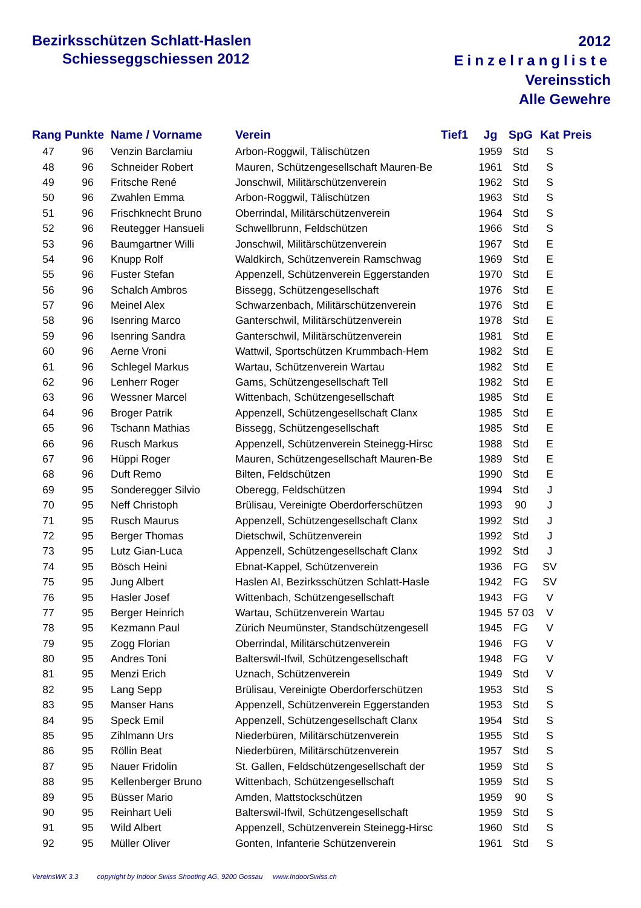Bezirksschützen Schlatt-Haslen
Schiesseggschiessen 2012
2012
Einzelrangliste
Vereinsstich
Alle Gewehre
| Rang | Punkte | Name / Vorname | Verein | Tief1 | Jg | SpG | Kat | Preis |
| --- | --- | --- | --- | --- | --- | --- | --- | --- |
| 47 | 96 | Venzin Barclamiu | Arbon-Roggwil, Tälischützen | | 1959 | Std | S | |
| 48 | 96 | Schneider Robert | Mauren, Schützengesellschaft Mauren-Be | | 1961 | Std | S | |
| 49 | 96 | Fritsche René | Jonschwil, Militärschützenverein | | 1962 | Std | S | |
| 50 | 96 | Zwahlen Emma | Arbon-Roggwil, Tälischützen | | 1963 | Std | S | |
| 51 | 96 | Frischknecht Bruno | Oberrindal, Militärschützenverein | | 1964 | Std | S | |
| 52 | 96 | Reutegger Hansueli | Schwellbrunn, Feldschützen | | 1966 | Std | S | |
| 53 | 96 | Baumgartner Willi | Jonschwil, Militärschützenverein | | 1967 | Std | E | |
| 54 | 96 | Knupp Rolf | Waldkirch, Schützenverein Ramschwag | | 1969 | Std | E | |
| 55 | 96 | Fuster Stefan | Appenzell, Schützenverein Eggerstanden | | 1970 | Std | E | |
| 56 | 96 | Schalch Ambros | Bissegg, Schützengesellschaft | | 1976 | Std | E | |
| 57 | 96 | Meinel Alex | Schwarzenbach, Militärschützenverein | | 1976 | Std | E | |
| 58 | 96 | Isenring Marco | Ganterschwil, Militärschützenverein | | 1978 | Std | E | |
| 59 | 96 | Isenring Sandra | Ganterschwil, Militärschützenverein | | 1981 | Std | E | |
| 60 | 96 | Aerne Vroni | Wattwil, Sportschützen Krummbach-Hem | | 1982 | Std | E | |
| 61 | 96 | Schlegel Markus | Wartau, Schützenverein Wartau | | 1982 | Std | E | |
| 62 | 96 | Lenherr Roger | Gams, Schützengesellschaft Tell | | 1982 | Std | E | |
| 63 | 96 | Wessner Marcel | Wittenbach, Schützengesellschaft | | 1985 | Std | E | |
| 64 | 96 | Broger Patrik | Appenzell, Schützengesellschaft Clanx | | 1985 | Std | E | |
| 65 | 96 | Tschann Mathias | Bissegg, Schützengesellschaft | | 1985 | Std | E | |
| 66 | 96 | Rusch Markus | Appenzell, Schützenverein Steinegg-Hirsc | | 1988 | Std | E | |
| 67 | 96 | Hüppi Roger | Mauren, Schützengesellschaft Mauren-Be | | 1989 | Std | E | |
| 68 | 96 | Duft Remo | Bilten, Feldschützen | | 1990 | Std | E | |
| 69 | 95 | Sonderegger Silvio | Oberegg, Feldschützen | | 1994 | Std | J | |
| 70 | 95 | Neff Christoph | Brülisau, Vereinigte Oberdorferschützen | | 1993 | 90 | J | |
| 71 | 95 | Rusch Maurus | Appenzell, Schützengesellschaft Clanx | | 1992 | Std | J | |
| 72 | 95 | Berger Thomas | Dietschwil, Schützenverein | | 1992 | Std | J | |
| 73 | 95 | Lutz Gian-Luca | Appenzell, Schützengesellschaft Clanx | | 1992 | Std | J | |
| 74 | 95 | Bösch Heini | Ebnat-Kappel, Schützenverein | | 1936 | FG | SV | |
| 75 | 95 | Jung Albert | Haslen AI, Bezirksschützen Schlatt-Hasle | | 1942 | FG | SV | |
| 76 | 95 | Hasler Josef | Wittenbach, Schützengesellschaft | | 1943 | FG | V | |
| 77 | 95 | Berger Heinrich | Wartau, Schützenverein Wartau | | 1945 | 57 03 | V | |
| 78 | 95 | Kezmann Paul | Zürich Neumünster, Standschützengesell | | 1945 | FG | V | |
| 79 | 95 | Zogg Florian | Oberrindal, Militärschützenverein | | 1946 | FG | V | |
| 80 | 95 | Andres Toni | Balterswil-Ifwil, Schützengesellschaft | | 1948 | FG | V | |
| 81 | 95 | Menzi Erich | Uznach, Schützenverein | | 1949 | Std | V | |
| 82 | 95 | Lang Sepp | Brülisau, Vereinigte Oberdorferschützen | | 1953 | Std | S | |
| 83 | 95 | Manser Hans | Appenzell, Schützenverein Eggerstanden | | 1953 | Std | S | |
| 84 | 95 | Speck Emil | Appenzell, Schützengesellschaft Clanx | | 1954 | Std | S | |
| 85 | 95 | Zihlmann Urs | Niederbüren, Militärschützenverein | | 1955 | Std | S | |
| 86 | 95 | Röllin Beat | Niederbüren, Militärschützenverein | | 1957 | Std | S | |
| 87 | 95 | Nauer Fridolin | St. Gallen, Feldschützengesellschaft der | | 1959 | Std | S | |
| 88 | 95 | Kellenberger Bruno | Wittenbach, Schützengesellschaft | | 1959 | Std | S | |
| 89 | 95 | Büsser Mario | Amden, Mattstockschützen | | 1959 | 90 | S | |
| 90 | 95 | Reinhart Ueli | Balterswil-Ifwil, Schützengesellschaft | | 1959 | Std | S | |
| 91 | 95 | Wild Albert | Appenzell, Schützenverein Steinegg-Hirsc | | 1960 | Std | S | |
| 92 | 95 | Müller Oliver | Gonten, Infanterie Schützenverein | | 1961 | Std | S | |
VereinsWK 3.3 copyright by Indoor Swiss Shooting AG, 9200 Gossau www.IndoorSwiss.ch